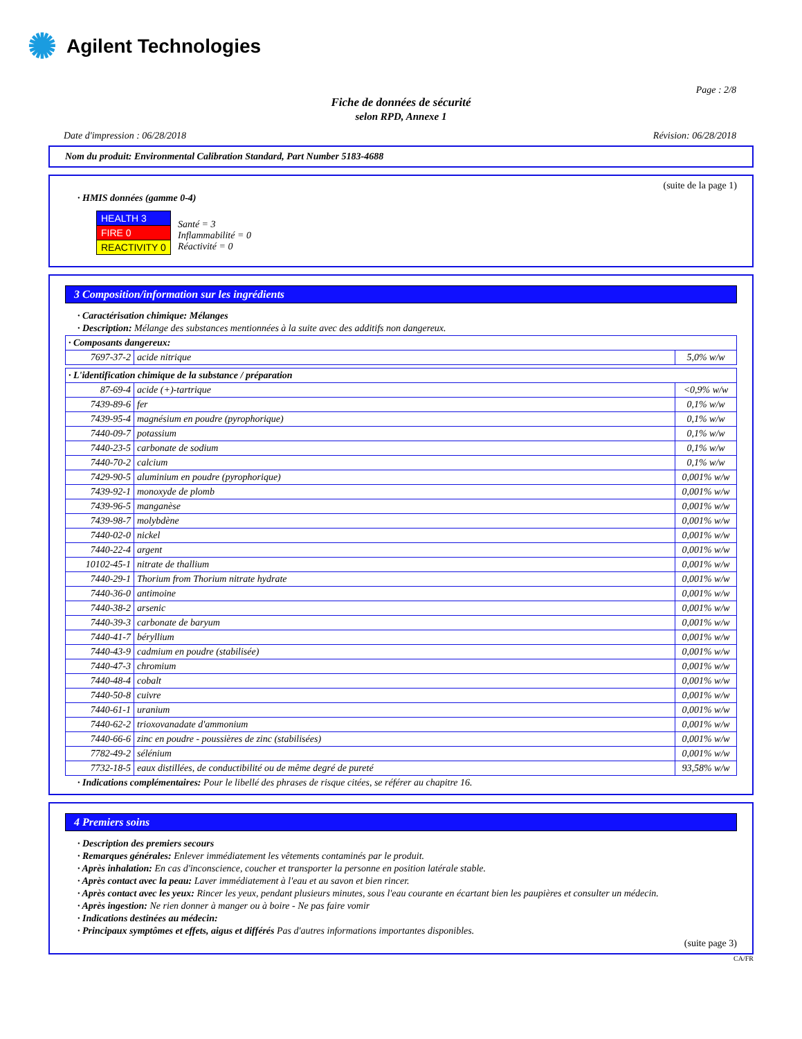✺ Agilent Technologies
Page : 2/8
Fiche de données de sécurité
selon RPD, Annexe 1
Date d'impression : 06/28/2018 Révision: 06/28/2018
Nom du produit: Environmental Calibration Standard, Part Number 5183-4688
(suite de la page 1)
· HMIS données (gamme 0-4)
| HEALTH 3 |
| FIRE 0 |
| REACTIVITY 0 |
Santé = 3
Inflammabilité = 0
Réactivité = 0
3 Composition/information sur les ingrédients
· Caractérisation chimique: Mélanges
· Description: Mélange des substances mentionnées à la suite avec des additifs non dangereux.
| · Composants dangereux: | | |
| 7697-37-2 | acide nitrique | 5,0% w/w |
| · L'identification chimique de la substance / préparation | | |
| 87-69-4 | acide (+)-tartrique | <0,9% w/w |
| 7439-89-6 | fer | 0,1% w/w |
| 7439-95-4 | magnésium en poudre (pyrophorique) | 0,1% w/w |
| 7440-09-7 | potassium | 0,1% w/w |
| 7440-23-5 | carbonate de sodium | 0,1% w/w |
| 7440-70-2 | calcium | 0,1% w/w |
| 7429-90-5 | aluminium en poudre (pyrophorique) | 0,001% w/w |
| 7439-92-1 | monoxyde de plomb | 0,001% w/w |
| 7439-96-5 | manganèse | 0,001% w/w |
| 7439-98-7 | molybdène | 0,001% w/w |
| 7440-02-0 | nickel | 0,001% w/w |
| 7440-22-4 | argent | 0,001% w/w |
| 10102-45-1 | nitrate de thallium | 0,001% w/w |
| 7440-29-1 | Thorium from Thorium nitrate hydrate | 0,001% w/w |
| 7440-36-0 | antimoine | 0,001% w/w |
| 7440-38-2 | arsenic | 0,001% w/w |
| 7440-39-3 | carbonate de baryum | 0,001% w/w |
| 7440-41-7 | béryllium | 0,001% w/w |
| 7440-43-9 | cadmium en poudre (stabilisée) | 0,001% w/w |
| 7440-47-3 | chromium | 0,001% w/w |
| 7440-48-4 | cobalt | 0,001% w/w |
| 7440-50-8 | cuivre | 0,001% w/w |
| 7440-61-1 | uranium | 0,001% w/w |
| 7440-62-2 | trioxovanadate d'ammonium | 0,001% w/w |
| 7440-66-6 | zinc en poudre - poussières de zinc (stabilisées) | 0,001% w/w |
| 7782-49-2 | sélénium | 0,001% w/w |
| 7732-18-5 | eaux distillées, de conductibilité ou de même degré de pureté | 93,58% w/w |
· Indications complémentaires: Pour le libellé des phrases de risque citées, se référer au chapitre 16.
4 Premiers soins
· Description des premiers secours
· Remarques générales: Enlever immédiatement les vêtements contaminés par le produit.
· Après inhalation: En cas d'inconscience, coucher et transporter la personne en position latérale stable.
· Après contact avec la peau: Laver immédiatement à l'eau et au savon et bien rincer.
· Après contact avec les yeux: Rincer les yeux, pendant plusieurs minutes, sous l'eau courante en écartant bien les paupières et consulter un médecin.
· Après ingestion: Ne rien donner à manger ou à boire - Ne pas faire vomir
· Indications destinées au médecin:
· Principaux symptômes et effets, aigus et différés Pas d'autres informations importantes disponibles.
(suite page 3)
CA/FR